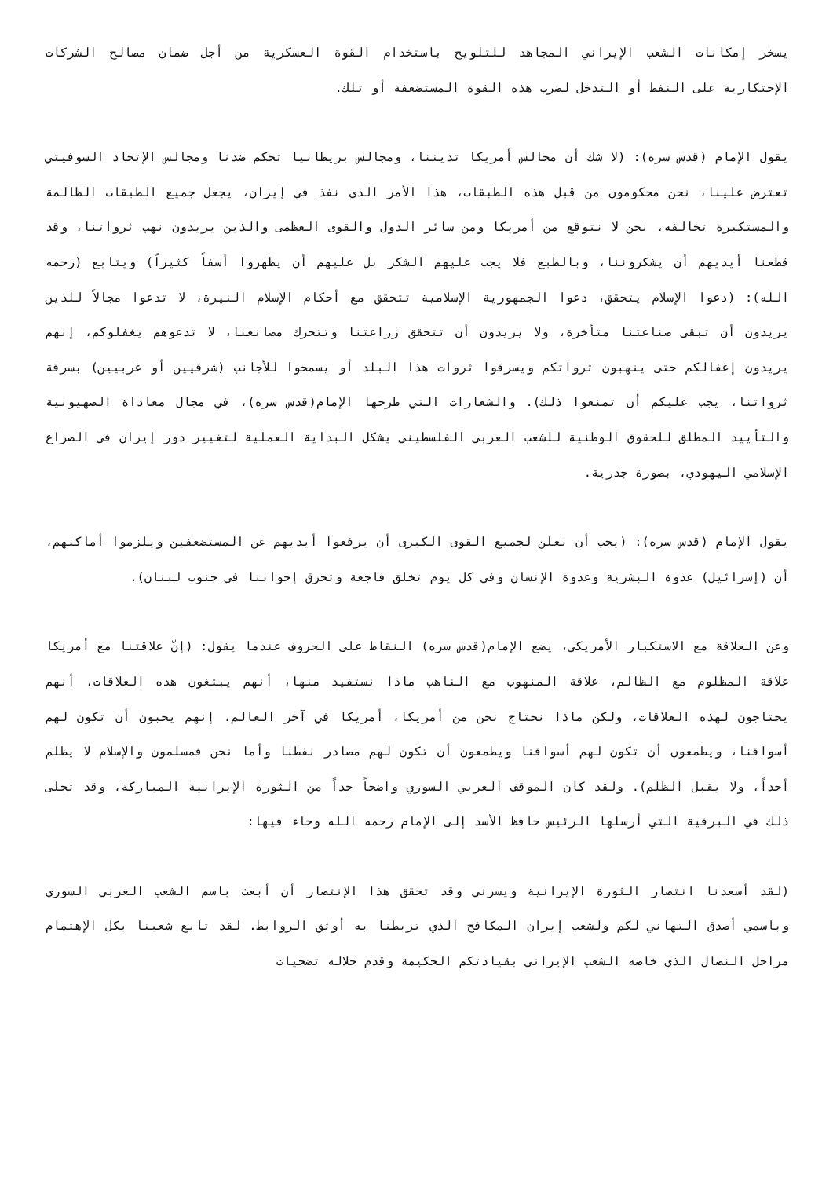يسخر إمكانات الشعب الإيراني المجاهد للتلويح باستخدام القوة العسكرية من أجل ضمان مصالح الشركات الإحتكارية على النفط أو التدخل لضرب هذه القوة المستضعفة أو تلك.
يقول الإمام (قدس سره): (لا شك أن مجالس أمريكا تديننا، ومجالس بريطانيا تحكم ضدنا ومجالس الإتحاد السوفيتي تعترض علينا، نحن محكومون من قبل هذه الطبقات، هذا الأمر الذي نفذ في إيران، يجعل جميع الطبقات الظالمة والمستكبرة تخالفه، نحن لا نتوقع من أمريكا ومن سائر الدول والقوى العظمى والذين يريدون نهب ثرواتنا، وقد قطعنا أيديهم أن يشكروننا، وبالطبع فلا يجب عليهم الشكر بل عليهم أن يظهروا أسفاً كثيراً) ويتابع (رحمه الله): (دعوا الإسلام يتحقق، دعوا الجمهورية الإسلامية تتحقق مع أحكام الإسلام النيرة، لا تدعوا مجالاً للذين يريدون أن تبقى صناعتنا متأخرة، ولا يريدون أن تتحقق زراعتنا وتتحرك مصانعنا، لا تدعوهم يغفلوكم، إنهم يريدون إغفالكم حتى ينهبون ثرواتكم ويسرقوا ثروات هذا البلد أو يسمحوا للأجانب (شرقيين أو غربيين) بسرقة ثرواتنا، يجب عليكم أن تمنعوا ذلك). والشعارات التي طرحها الإمام(قدس سره)، في مجال معاداة الصهيونية والتأييد المطلق للحقوق الوطنية للشعب العربي الفلسطيني يشكل البداية العملية لتغيير دور إيران في الصراع الإسلامي اليهودي، بصورة جذرية.
يقول الإمام (قدس سره): (يجب أن نعلن لجميع القوى الكبرى أن يرفعوا أيديهم عن المستضعفين ويلزموا أماكنهم، أن (إسرائيل) عدوة البشرية وعدوة الإنسان وفي كل يوم تخلق فاجعة وتحرق إخواننا في جنوب لبنان).
وعن العلاقة مع الاستكبار الأمريكي، يضع الإمام(قدس سره) النقاط على الحروف عندما يقول: (إنّ علاقتنا مع أمريكا علاقة المظلوم مع الظالم، علاقة المنهوب مع الناهب ماذا نستفيد منها، أنهم يبتغون هذه العلاقات، أنهم يحتاجون لهذه العلاقات، ولكن ماذا نحتاج نحن من أمريكا، أمريكا في آخر العالم، إنهم يحبون أن تكون لهم أسواقنا، ويطمعون أن تكون لهم أسواقنا ويطمعون أن تكون لهم مصادر نفطنا وأما نحن فمسلمون والإسلام لا يظلم أحداً، ولا يقبل الظلم). ولقد كان الموقف العربي السوري واضحاً جداً من الثورة الإيرانية المباركة، وقد تجلى ذلك في البرقية التي أرسلها الرئيس حافظ الأسد إلى الإمام رحمه الله وجاء فيها:
(لقد أسعدنا انتصار الثورة الإيرانية ويسرني وقد تحقق هذا الإنتصار أن أبعث باسم الشعب العربي السوري وباسمي أصدق التهاني لكم ولشعب إيران المكافح الذي تربطنا به أوثق الروابط. لقد تابع شعبنا بكل الإهتمام مراحل النضال الذي خاضه الشعب الإيراني بقيادتكم الحكيمة وقدم خلاله تضحيات